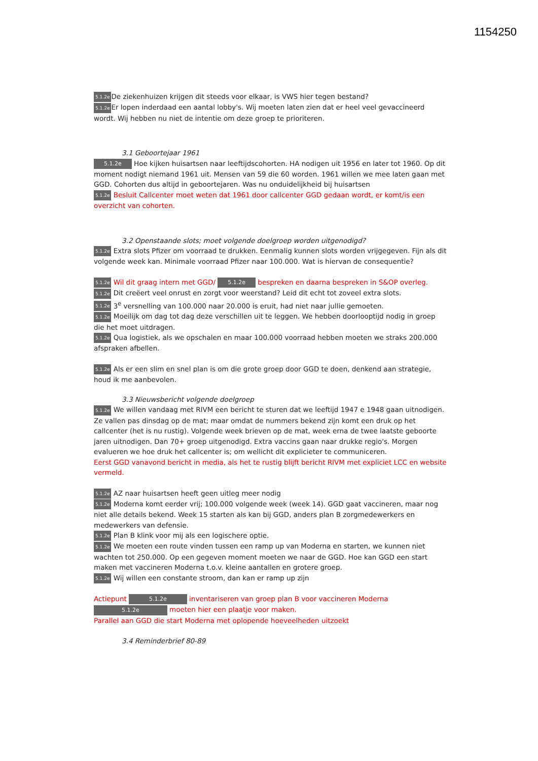1154250
5.1.2e De ziekenhuizen krijgen dit steeds voor elkaar, is VWS hier tegen bestand?
5.1.2e Er lopen inderdaad een aantal lobby's. Wij moeten laten zien dat er heel veel gevaccineerd wordt. Wij hebben nu niet de intentie om deze groep te prioriteren.
3.1 Geboortejaar 1961
5.1.2e Hoe kijken huisartsen naar leeftijdscohorten. HA nodigen uit 1956 en later tot 1960. Op dit moment nodigt niemand 1961 uit. Mensen van 59 die 60 worden. 1961 willen we mee laten gaan met GGD. Cohorten dus altijd in geboortejaren. Was nu onduidelijkheid bij huisartsen
5.1.2e Besluit Callcenter moet weten dat 1961 door callcenter GGD gedaan wordt, er komt/is een overzicht van cohorten.
3.2 Openstaande slots; moet volgende doelgroep worden uitgenodigd?
5.1.2e Extra slots Pfizer om voorraad te drukken. Eenmalig kunnen slots worden vrijgegeven. Fijn als dit volgende week kan. Minimale voorraad Pfizer naar 100.000. Wat is hiervan de consequentie?
5.1.2e Wil dit graag intern met GGD/ 5.1.2e bespreken en daarna bespreken in S&OP overleg.
5.1.2e Dit creëert veel onrust en zorgt voor weerstand? Leid dit echt tot zoveel extra slots.
5.1.2e 3<sup>e</sup> versnelling van 100.000 naar 20.000 is eruit, had niet naar jullie gemoeten.
5.1.2e Moeilijk om dag tot dag deze verschillen uit te leggen. We hebben doorlooptijd nodig in groep die het moet uitdragen.
5.1.2e Qua logistiek, als we opschalen en maar 100.000 voorraad hebben moeten we straks 200.000 afspraken afbellen.
5.1.2e Als er een slim en snel plan is om die grote groep door GGD te doen, denkend aan strategie, houd ik me aanbevolen.
3.3 Nieuwsbericht volgende doelgroep
5.1.2e We willen vandaag met RIVM een bericht te sturen dat we leeftijd 1947 e 1948 gaan uitnodigen. Ze vallen pas dinsdag op de mat; maar omdat de nummers bekend zijn komt een druk op het callcenter (het is nu rustig). Volgende week brieven op de mat, week erna de twee laatste geboorte jaren uitnodigen. Dan 70+ groep uitgenodigd. Extra vaccins gaan naar drukke regio's. Morgen evalueren we hoe druk het callcenter is; om wellicht dit explicieter te communiceren.
Eerst GGD vanavond bericht in media, als het te rustig blijft bericht RIVM met expliciet LCC en website vermeld.
5.1.2e AZ naar huisartsen heeft geen uitleg meer nodig
5.1.2e Moderna komt eerder vrij; 100.000 volgende week (week 14). GGD gaat vaccineren, maar nog niet alle details bekend. Week 15 starten als kan bij GGD, anders plan B zorgmedewerkers en medewerkers van defensie.
5.1.2e Plan B klink voor mij als een logischere optie.
5.1.2e We moeten een route vinden tussen een ramp up van Moderna en starten, we kunnen niet wachten tot 250.000. Op een gegeven moment moeten we naar de GGD. Hoe kan GGD een start maken met vaccineren Moderna t.o.v. kleine aantallen en grotere groep.
5.1.2e Wij willen een constante stroom, dan kan er ramp up zijn
Actiepunt 5.1.2e inventariseren van groep plan B voor vaccineren Moderna
5.1.2e moeten hier een plaatje voor maken.
Parallel aan GGD die start Moderna met oplopende hoeveelheden uitzoekt
3.4 Reminderbrief 80-89